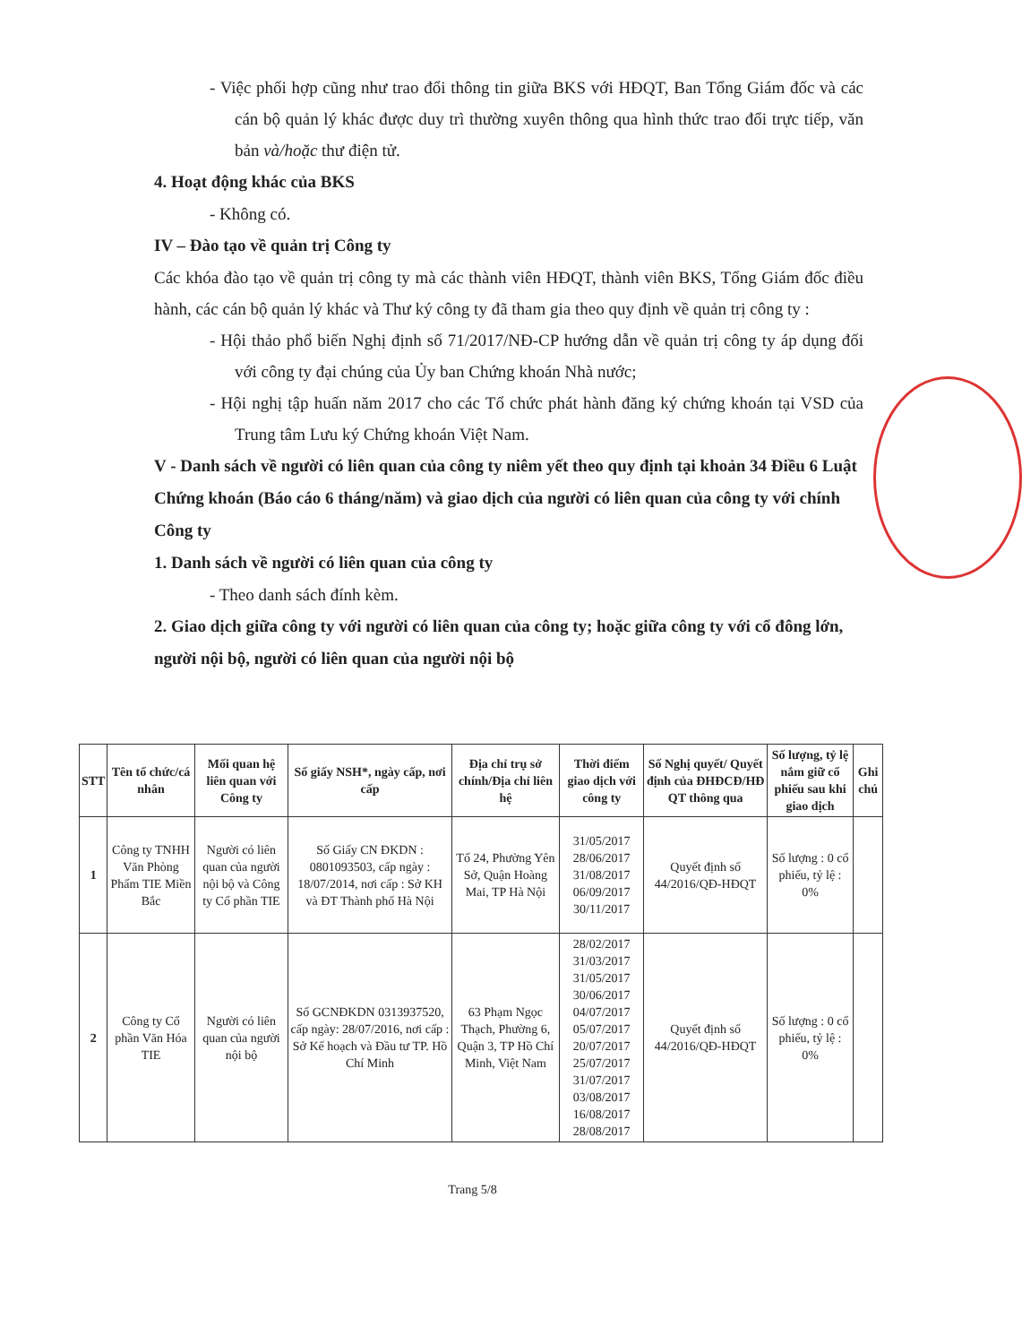- Việc phối hợp cũng như trao đổi thông tin giữa BKS với HĐQT, Ban Tổng Giám đốc và các cán bộ quản lý khác được duy trì thường xuyên thông qua hình thức trao đổi trực tiếp, văn bản và/hoặc thư điện tử.
4. Hoạt động khác của BKS
- Không có.
IV – Đào tạo về quản trị Công ty
Các khóa đào tạo về quản trị công ty mà các thành viên HĐQT, thành viên BKS, Tổng Giám đốc điều hành, các cán bộ quản lý khác và Thư ký công ty đã tham gia theo quy định về quản trị công ty :
- Hội thảo phổ biến Nghị định số 71/2017/NĐ-CP hướng dẫn về quản trị công ty áp dụng đối với công ty đại chúng của Ủy ban Chứng khoán Nhà nước;
- Hội nghị tập huấn năm 2017 cho các Tổ chức phát hành đăng ký chứng khoán tại VSD của Trung tâm Lưu ký Chứng khoán Việt Nam.
V - Danh sách về người có liên quan của công ty niêm yết theo quy định tại khoản 34 Điều 6 Luật Chứng khoán (Báo cáo 6 tháng/năm) và giao dịch của người có liên quan của công ty với chính Công ty
1. Danh sách về người có liên quan của công ty
- Theo danh sách đính kèm.
2. Giao dịch giữa công ty với người có liên quan của công ty; hoặc giữa công ty với cổ đông lớn, người nội bộ, người có liên quan của người nội bộ
| STT | Tên tổ chức/cá nhân | Mối quan hệ liên quan với Công ty | Số giấy NSH*, ngày cấp, nơi cấp | Địa chỉ trụ sở chính/Địa chỉ liên hệ | Thời điểm giao dịch với công ty | Số Nghị quyết/ Quyết định của ĐHĐCĐ/HĐ QT thông qua | Số lượng, tỷ lệ nắm giữ cổ phiếu sau khi giao dịch | Ghi chú |
| --- | --- | --- | --- | --- | --- | --- | --- | --- |
| 1 | Công ty TNHH Văn Phòng Phẩm TIE Miền Bắc | Người có liên quan của người nội bộ và Công ty Cổ phần TIE | Số Giấy CN ĐKDN : 0801093503, cấp ngày : 18/07/2014, nơi cấp : Sở KH và ĐT Thành phố Hà Nội | Tổ 24, Phường Yên Sở, Quận Hoàng Mai, TP Hà Nội | 31/05/2017 28/06/2017 31/08/2017 06/09/2017 30/11/2017 | Quyết định số 44/2016/QĐ-HĐQT | Số lượng : 0 cổ phiếu, tỷ lệ : 0% | |
| 2 | Công ty Cổ phần Văn Hóa TIE | Người có liên quan của người nội bộ | Số GCNĐKDN 0313937520, cấp ngày: 28/07/2016, nơi cấp : Sở Kế hoạch và Đầu tư TP. Hồ Chí Minh | 63 Phạm Ngọc Thạch, Phường 6, Quận 3, TP Hồ Chí Minh, Việt Nam | 28/02/2017 31/03/2017 31/05/2017 30/06/2017 04/07/2017 05/07/2017 20/07/2017 25/07/2017 31/07/2017 03/08/2017 16/08/2017 28/08/2017 | Quyết định số 44/2016/QĐ-HĐQT | Số lượng : 0 cổ phiếu, tỷ lệ : 0% | |
Trang 5/8